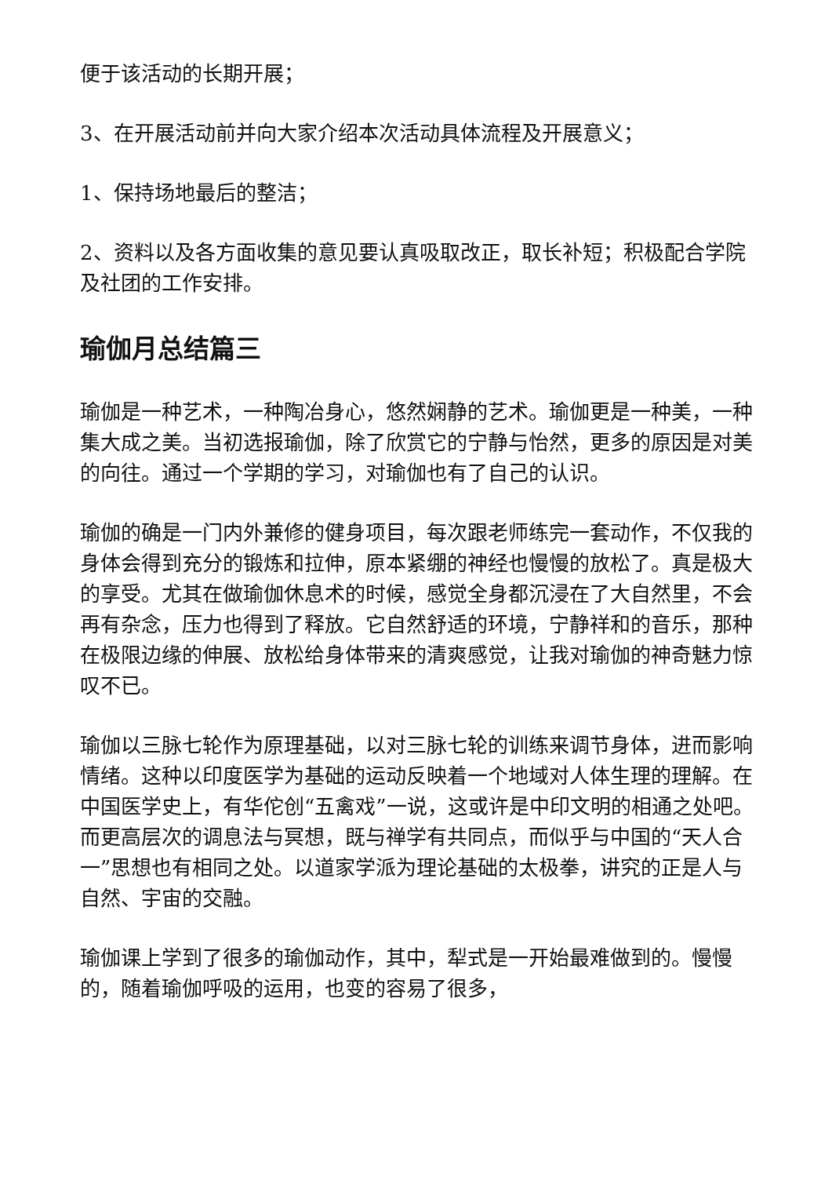便于该活动的长期开展；
3、在开展活动前并向大家介绍本次活动具体流程及开展意义；
1、保持场地最后的整洁；
2、资料以及各方面收集的意见要认真吸取改正，取长补短；积极配合学院及社团的工作安排。
瑜伽月总结篇三
瑜伽是一种艺术，一种陶冶身心，悠然娴静的艺术。瑜伽更是一种美，一种集大成之美。当初选报瑜伽，除了欣赏它的宁静与怡然，更多的原因是对美的向往。通过一个学期的学习，对瑜伽也有了自己的认识。
瑜伽的确是一门内外兼修的健身项目，每次跟老师练完一套动作，不仅我的身体会得到充分的锻炼和拉伸，原本紧绷的神经也慢慢的放松了。真是极大的享受。尤其在做瑜伽休息术的时候，感觉全身都沉浸在了大自然里，不会再有杂念，压力也得到了释放。它自然舒适的环境，宁静祥和的音乐，那种在极限边缘的伸展、放松给身体带来的清爽感觉，让我对瑜伽的神奇魅力惊叹不已。
瑜伽以三脉七轮作为原理基础，以对三脉七轮的训练来调节身体，进而影响情绪。这种以印度医学为基础的运动反映着一个地域对人体生理的理解。在中国医学史上，有华佗创“五禽戏”一说，这或许是中印文明的相通之处吧。而更高层次的调息法与冥想，既与禅学有共同点，而似乎与中国的“天人合一”思想也有相同之处。以道家学派为理论基础的太极拳，讲究的正是人与自然、宇宙的交融。
瑜伽课上学到了很多的瑜伽动作，其中，犁式是一开始最难做到的。慢慢的，随着瑜伽呼吸的运用，也变的容易了很多，